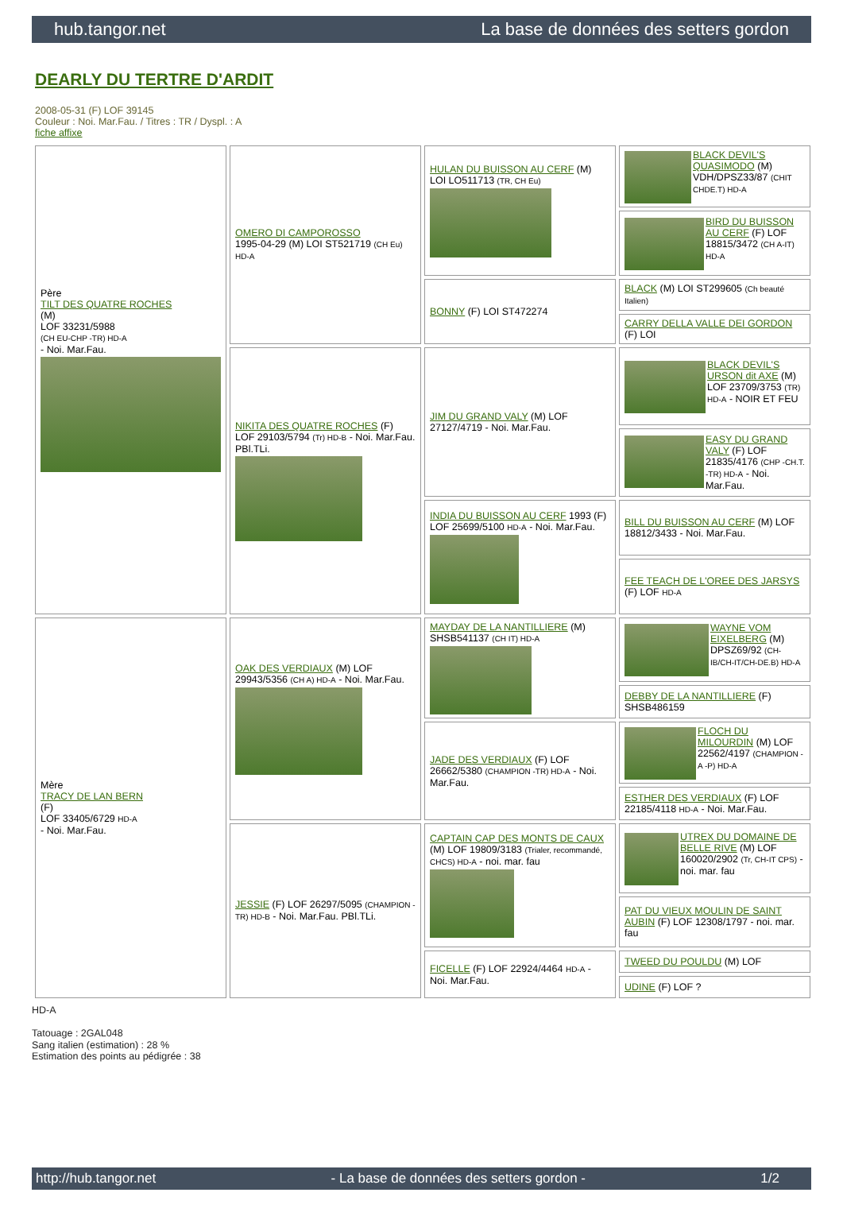hub.tangor.net La base de données des setters gordon
DEARLY DU TERTRE D'ARDIT
2008-05-31 (F) LOF 39145
Couleur : Noi. Mar.Fau. / Titres : TR / Dyspl. : A
fiche affixe
| Père TILT DES QUATRE ROCHES (M) LOF 33231/5988 (CH EU-CHP -TR) HD-A - Noi. Mar.Fau. | OMERO DI CAMPOROSSO 1995-04-29 (M) LOI ST521719 (CH Eu) HD-A | HULAN DU BUISSON AU CERF (M) LOI LO511713 (TR, CH Eu) | BLACK DEVIL'S QUASIMODO (M) VDH/DPSZ33/87 (CHIT CHDE.T) HD-A |
| | | | BIRD DU BUISSON AU CERF (F) LOF 18815/3472 (CH A-IT) HD-A |
| | | BONNY (F) LOI ST472274 | BLACK (M) LOI ST299605 (Ch beauté Italien) |
| | | | CARRY DELLA VALLE DEI GORDON (F) LOI |
| | NIKITA DES QUATRE ROCHES (F) LOF 29103/5794 (Tr) HD-B - Noi. Mar.Fau. PBl.TLi. | JIM DU GRAND VALY (M) LOF 27127/4719 - Noi. Mar.Fau. | BLACK DEVIL'S URSON dit AXE (M) LOF 23709/3753 (TR) HD-A - NOIR ET FEU |
| | | | EASY DU GRAND VALY (F) LOF 21835/4176 (CHP -CH.T. -TR) HD-A - Noi. Mar.Fau. |
| | | INDIA DU BUISSON AU CERF 1993 (F) LOF 25699/5100 HD-A - Noi. Mar.Fau. | BILL DU BUISSON AU CERF (M) LOF 18812/3433 - Noi. Mar.Fau. |
| | | | FEE TEACH DE L'OREE DES JARSYS (F) LOF HD-A |
| Mère TRACY DE LAN BERN (F) LOF 33405/6729 HD-A - Noi. Mar.Fau. | OAK DES VERDIAUX (M) LOF 29943/5356 (CH A) HD-A - Noi. Mar.Fau. | MAYDAY DE LA NANTILLIERE (M) SHSB541137 (CH IT) HD-A | WAYNE VOM EIXELBERG (M) DPSZ69/92 (CH-IB/CH-IT/CH-DE.B) HD-A |
| | | | DEBBY DE LA NANTILLIERE (F) SHSB486159 |
| | | JADE DES VERDIAUX (F) LOF 26662/5380 (CHAMPION -TR) HD-A - Noi. Mar.Fau. | FLOCH DU MILOURDIN (M) LOF 22562/4197 (CHAMPION -A -P) HD-A |
| | | | ESTHER DES VERDIAUX (F) LOF 22185/4118 HD-A - Noi. Mar.Fau. |
| | JESSIE (F) LOF 26297/5095 (CHAMPION -TR) HD-B - Noi. Mar.Fau. PBl.TLi. | CAPTAIN CAP DES MONTS DE CAUX (M) LOF 19809/3183 (Trialer, recommandé, CHCS) HD-A - noi. mar. fau | UTREX DU DOMAINE DE BELLE RIVE (M) LOF 160020/2902 (Tr, CH-IT CPS) - noi. mar. fau |
| | | | PAT DU VIEUX MOULIN DE SAINT AUBIN (F) LOF 12308/1797 - noi. mar. fau |
| | | FICELLE (F) LOF 22924/4464 HD-A - Noi. Mar.Fau. | TWEED DU POULDU (M) LOF |
| | | | UDINE (F) LOF ? |
HD-A
Tatouage : 2GAL048
Sang italien (estimation) : 28 %
Estimation des points au pédigrée : 38
http://hub.tangor.net - La base de données des setters gordon - 1/2